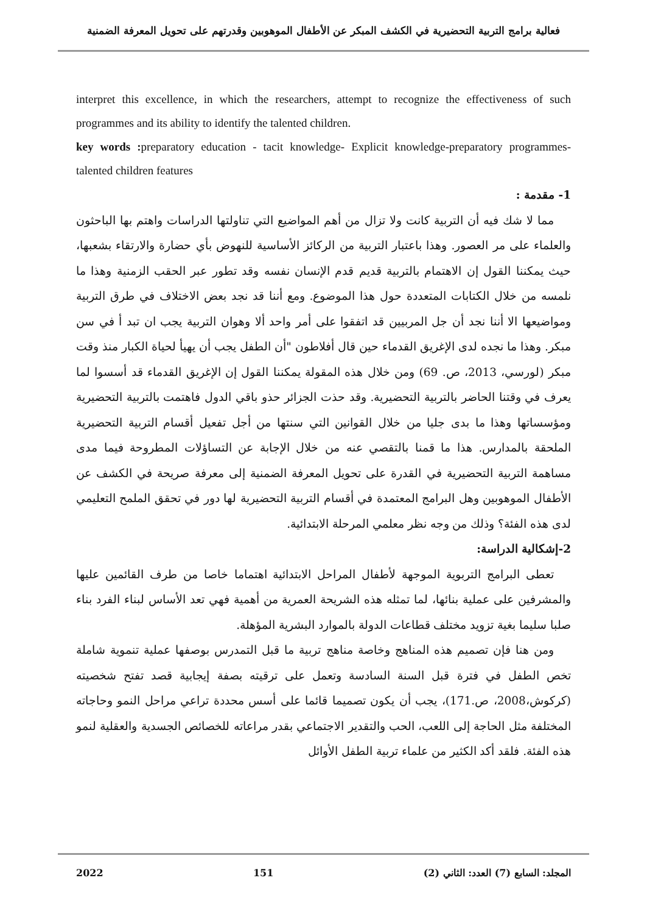فعالية برامج التربية التحضيرية في الكشف المبكر عن الأطفال الموهوبين وقدرتهم على تحويل المعرفة الضمنية
interpret this excellence, in which the researchers, attempt to recognize the effectiveness of such programmes and its ability to identify the talented children.
key words : preparatory education - tacit knowledge- Explicit knowledge-preparatory programmes- talented children features
1- مقدمة :
مما لا شك فيه أن التربية كانت ولا تزال من أهم المواضيع التي تناولتها الدراسات واهتم بها الباحثون والعلماء على مر العصور. وهذا باعتبار التربية من الركائز الأساسية للنهوض بأي حضارة والارتقاء بشعبها، حيث يمكننا القول إن الاهتمام بالتربية قديم قدم الإنسان نفسه وقد تطور عبر الحقب الزمنية وهذا ما نلمسه من خلال الكتابات المتعددة حول هذا الموضوع. ومع أننا قد نجد بعض الاختلاف في طرق التربية ومواضيعها الا أننا نجد أن جل المربيين قد اتفقوا على أمر واحد ألا وهوان التربية يجب ان تبد أ في سن مبكر. وهذا ما نجده لدى الإغريق القدماء حين قال أفلاطون "أن الطفل يجب أن يهيأ لحياة الكبار منذ وقت مبكر (لورسي، 2013، ص. 69) ومن خلال هذه المقولة يمكننا القول إن الإغريق القدماء قد أسسوا لما يعرف في وقتنا الحاضر بالتربية التحضيرية. وقد حذت الجزائر حذو باقي الدول فاهتمت بالتربية التحضيرية ومؤسساتها وهذا ما بدى جليا من خلال القوانين التي سنتها من أجل تفعيل أقسام التربية التحضيرية الملحقة بالمدارس. هذا ما قمنا بالتقصي عنه من خلال الإجابة عن التساؤلات المطروحة فيما مدى مساهمة التربية التحضيرية في القدرة على تحويل المعرفة الضمنية إلى معرفة صريحة في الكشف عن الأطفال الموهوبين وهل البرامج المعتمدة في أقسام التربية التحضيرية لها دور في تحقق الملمح التعليمي لدى هذه الفئة؟ وذلك من وجه نظر معلمي المرحلة الابتدائية.
2-إشكالية الدراسة:
تعطى البرامج التربوية الموجهة لأطفال المراحل الابتدائية اهتماما خاصا من طرف القائمين عليها والمشرفين على عملية بنائها، لما تمثله هذه الشريحة العمرية من أهمية فهي تعد الأساس لبناء الفرد بناء صلبا سليما بغية تزويد مختلف قطاعات الدولة بالموارد البشرية المؤهلة.
ومن هنا فإن تصميم هذه المناهج وخاصة مناهج تربية ما قبل التمدرس بوصفها عملية تنموية شاملة تخص الطفل في فترة قبل السنة السادسة وتعمل على ترقيته بصفة إيجابية قصد تفتح شخصيته (كركوش،2008، ص.171)، يجب أن يكون تصميما قائما على أسس محددة تراعي مراحل النمو وحاجاته المختلفة مثل الحاجة إلى اللعب، الحب والتقدير الاجتماعي بقدر مراعاته للخصائص الجسدية والعقلية لنمو هذه الفئة. فلقد أكد الكثير من علماء تربية الطفل الأوائل
المجلد: السابع (7) العدد: الثاني (2) 151 2022